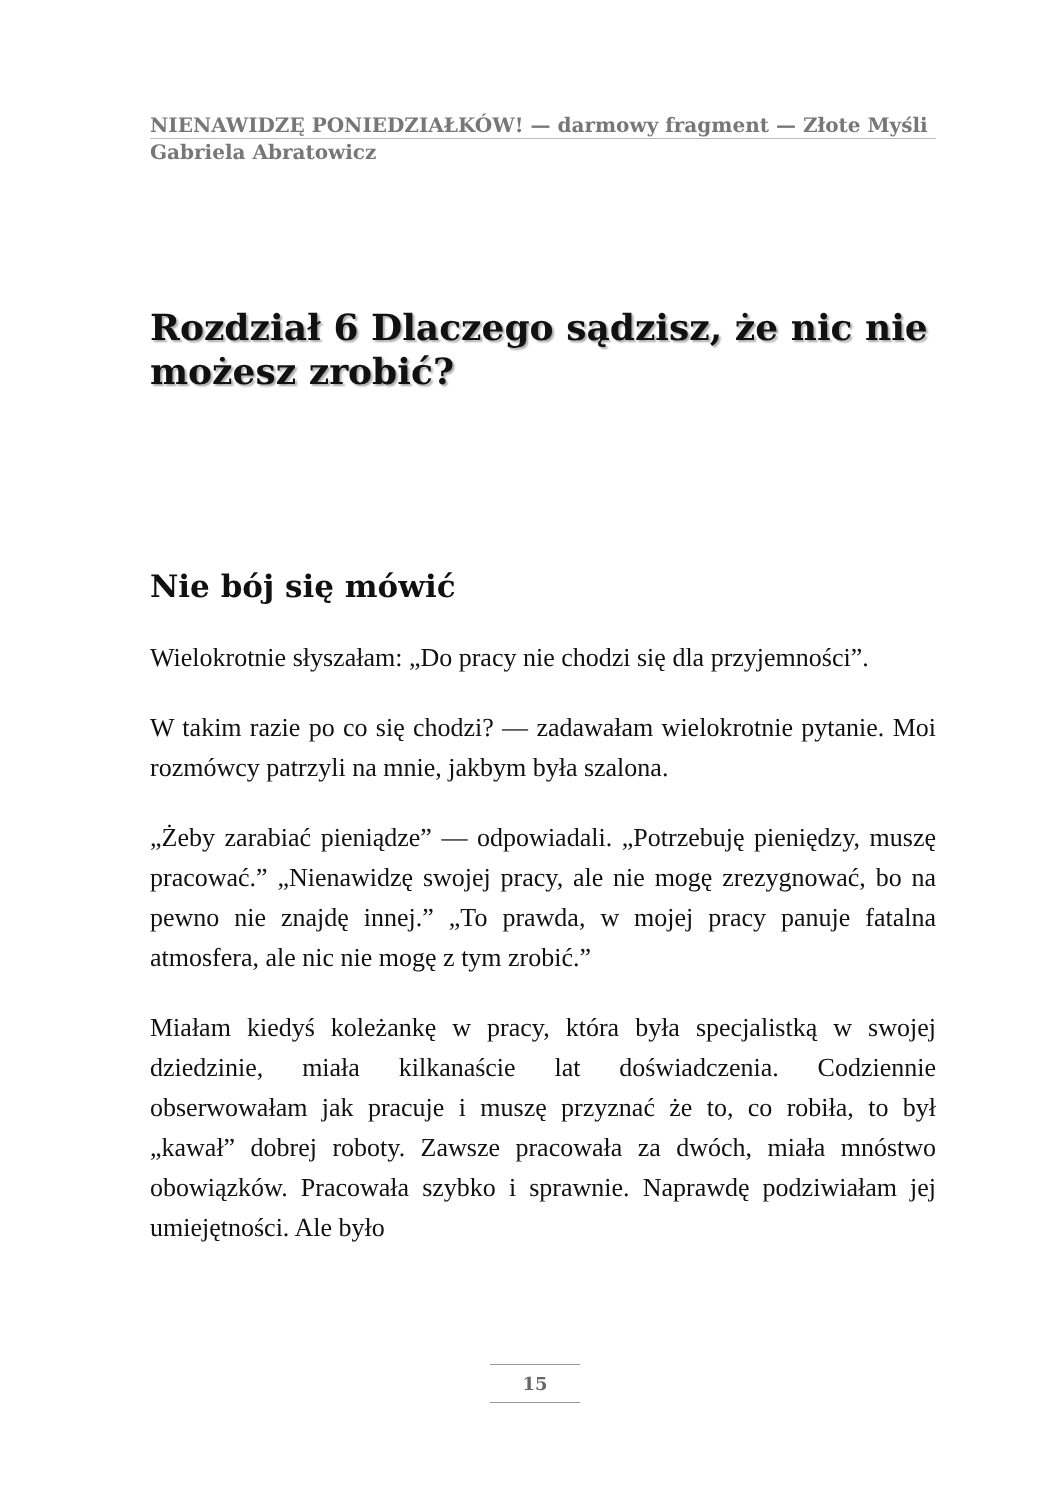NIENAWIDZĘ PONIEDZIAŁKÓW! — darmowy fragment — Złote Myśli
Gabriela Abratowicz
Rozdział 6 Dlaczego sądzisz, że nic nie możesz zrobić?
Nie bój się mówić
Wielokrotnie słyszałam: „Do pracy nie chodzi się dla przyjemności”.
W takim razie po co się chodzi? — zadawałam wielokrotnie pytanie. Moi rozmówcy patrzyli na mnie, jakbym była szalona.
„Żeby zarabiać pieniądze” — odpowiadali. „Potrzebuję pieniędzy, muszę pracować.” „Nienawidzę swojej pracy, ale nie mogę zrezygnować, bo na pewno nie znajdę innej.” „To prawda, w mojej pracy panuje fatalna atmosfera, ale nic nie mogę z tym zrobić.”
Miałam kiedyś koleżankę w pracy, która była specjalistką w swojej dziedzinie, miała kilkanaście lat doświadczenia. Codziennie obserwowałam jak pracuje i muszę przyznać że to, co robiła, to był „kawał” dobrej roboty. Zawsze pracowała za dwóch, miała mnóstwo obowiązków. Pracowała szybko i sprawnie. Naprawdę podziwiałam jej umiejętności. Ale było
15